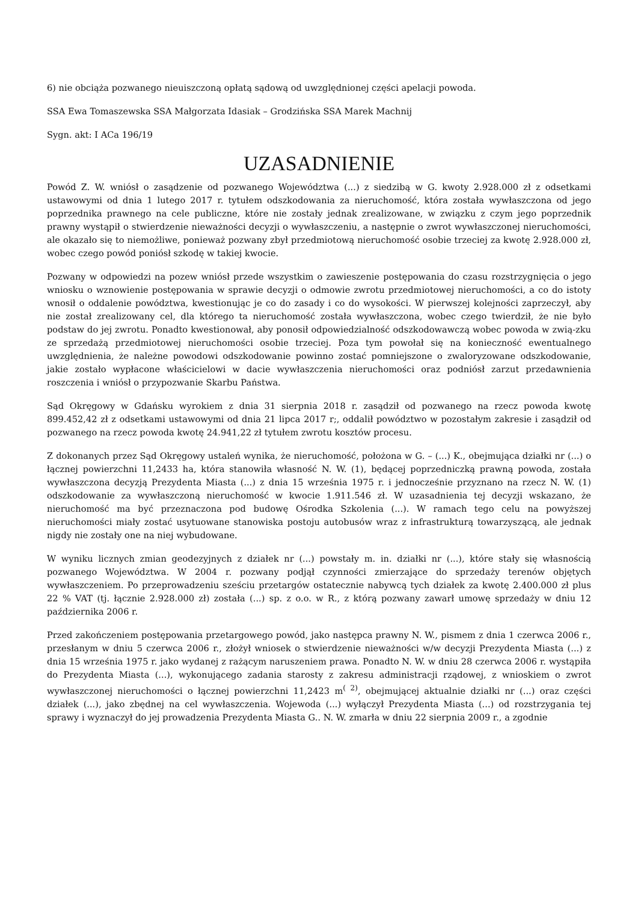6) nie obciąża pozwanego nieuiszczoną opłatą sądową od uwzględnionej części apelacji powoda.
SSA Ewa Tomaszewska SSA Małgorzata Idasiak – Grodzińska SSA Marek Machnij
Sygn. akt: I ACa 196/19
UZASADNIENIE
Powód Z. W. wniósł o zasądzenie od pozwanego Województwa (...) z siedzibą w G. kwoty 2.928.000 zł z odsetkami ustawowymi od dnia 1 lutego 2017 r. tytułem odszkodowania za nieruchomość, która została wywłaszczona od jego poprzednika prawnego na cele publiczne, które nie zostały jednak zrealizowane, w związku z czym jego poprzednik prawny wystąpił o stwierdzenie nieważności decyzji o wywłaszczeniu, a następnie o zwrot wywłaszczonej nieruchomości, ale okazało się to niemożliwe, ponieważ pozwany zbył przedmiotową nieruchomość osobie trzeciej za kwotę 2.928.000 zł, wobec czego powód poniósł szkodę w takiej kwocie.
Pozwany w odpowiedzi na pozew wniósł przede wszystkim o zawieszenie postępowania do czasu rozstrzygnięcia o jego wniosku o wznowienie postępowania w sprawie decyzji o odmowie zwrotu przedmiotowej nieruchomości, a co do istoty wnosił o oddalenie powództwa, kwestionując je co do zasady i co do wysokości. W pierwszej kolejności zaprzeczył, aby nie został zrealizowany cel, dla którego ta nieruchomość została wywłaszczona, wobec czego twierdził, że nie było podstaw do jej zwrotu. Ponadto kwestionował, aby ponosił odpowiedzialność odszkodowawczą wobec powoda w zwią-zku ze sprzedażą przedmiotowej nieruchomości osobie trzeciej. Poza tym powołał się na konieczność ewentualnego uwzględnienia, że należne powodowi odszkodowanie powinno zostać pomniejszone o zwaloryzowane odszkodowanie, jakie zostało wypłacone właścicielowi w dacie wywłaszczenia nieruchomości oraz podniósł zarzut przedawnienia roszczenia i wniósł o przypozwanie Skarbu Państwa.
Sąd Okręgowy w Gdańsku wyrokiem z dnia 31 sierpnia 2018 r. zasądził od pozwanego na rzecz powoda kwotę 899.452,42 zł z odsetkami ustawowymi od dnia 21 lipca 2017 r;, oddalił powództwo w pozostałym zakresie i zasądził od pozwanego na rzecz powoda kwotę 24.941,22 zł tytułem zwrotu kosztów procesu.
Z dokonanych przez Sąd Okręgowy ustaleń wynika, że nieruchomość, położona w G. – (...) K., obejmująca działki nr (...) o łącznej powierzchni 11,2433 ha, która stanowiła własność N. W. (1), będącej poprzedniczką prawną powoda, została wywłaszczona decyzją Prezydenta Miasta (...) z dnia 15 września 1975 r. i jednocześnie przyznano na rzecz N. W. (1) odszkodowanie za wywłaszczoną nieruchomość w kwocie 1.911.546 zł. W uzasadnienia tej decyzji wskazano, że nieruchomość ma być przeznaczona pod budowę Ośrodka Szkolenia (...). W ramach tego celu na powyższej nieruchomości miały zostać usytuowane stanowiska postoju autobusów wraz z infrastrukturą towarzyszącą, ale jednak nigdy nie zostały one na niej wybudowane.
W wyniku licznych zmian geodezyjnych z działek nr (...) powstały m. in. działki nr (...), które stały się własnością pozwanego Województwa. W 2004 r. pozwany podjął czynności zmierzające do sprzedaży terenów objętych wywłaszczeniem. Po przeprowadzeniu sześciu przetargów ostatecznie nabywcą tych działek za kwotę 2.400.000 zł plus 22 % VAT (tj. łącznie 2.928.000 zł) została (...) sp. z o.o. w R., z którą pozwany zawarł umowę sprzedaży w dniu 12 października 2006 r.
Przed zakończeniem postępowania przetargowego powód, jako następca prawny N. W., pismem z dnia 1 czerwca 2006 r., przesłanym w dniu 5 czerwca 2006 r., złożył wniosek o stwierdzenie nieważności w/w decyzji Prezydenta Miasta (...) z dnia 15 września 1975 r. jako wydanej z rażącym naruszeniem prawa. Ponadto N. W. w dniu 28 czerwca 2006 r. wystąpiła do Prezydenta Miasta (...), wykonującego zadania starosty z zakresu administracji rządowej, z wnioskiem o zwrot wywłaszczonej nieruchomości o łącznej powierzchni 11,2423 m<sup>( 2)</sup>, obejmującej aktualnie działki nr (...) oraz części działek (...), jako zbędnej na cel wywłaszczenia. Wojewoda (...) wyłączył Prezydenta Miasta (...) od rozstrzygania tej sprawy i wyznaczył do jej prowadzenia Prezydenta Miasta G.. N. W. zmarła w dniu 22 sierpnia 2009 r., a zgodnie